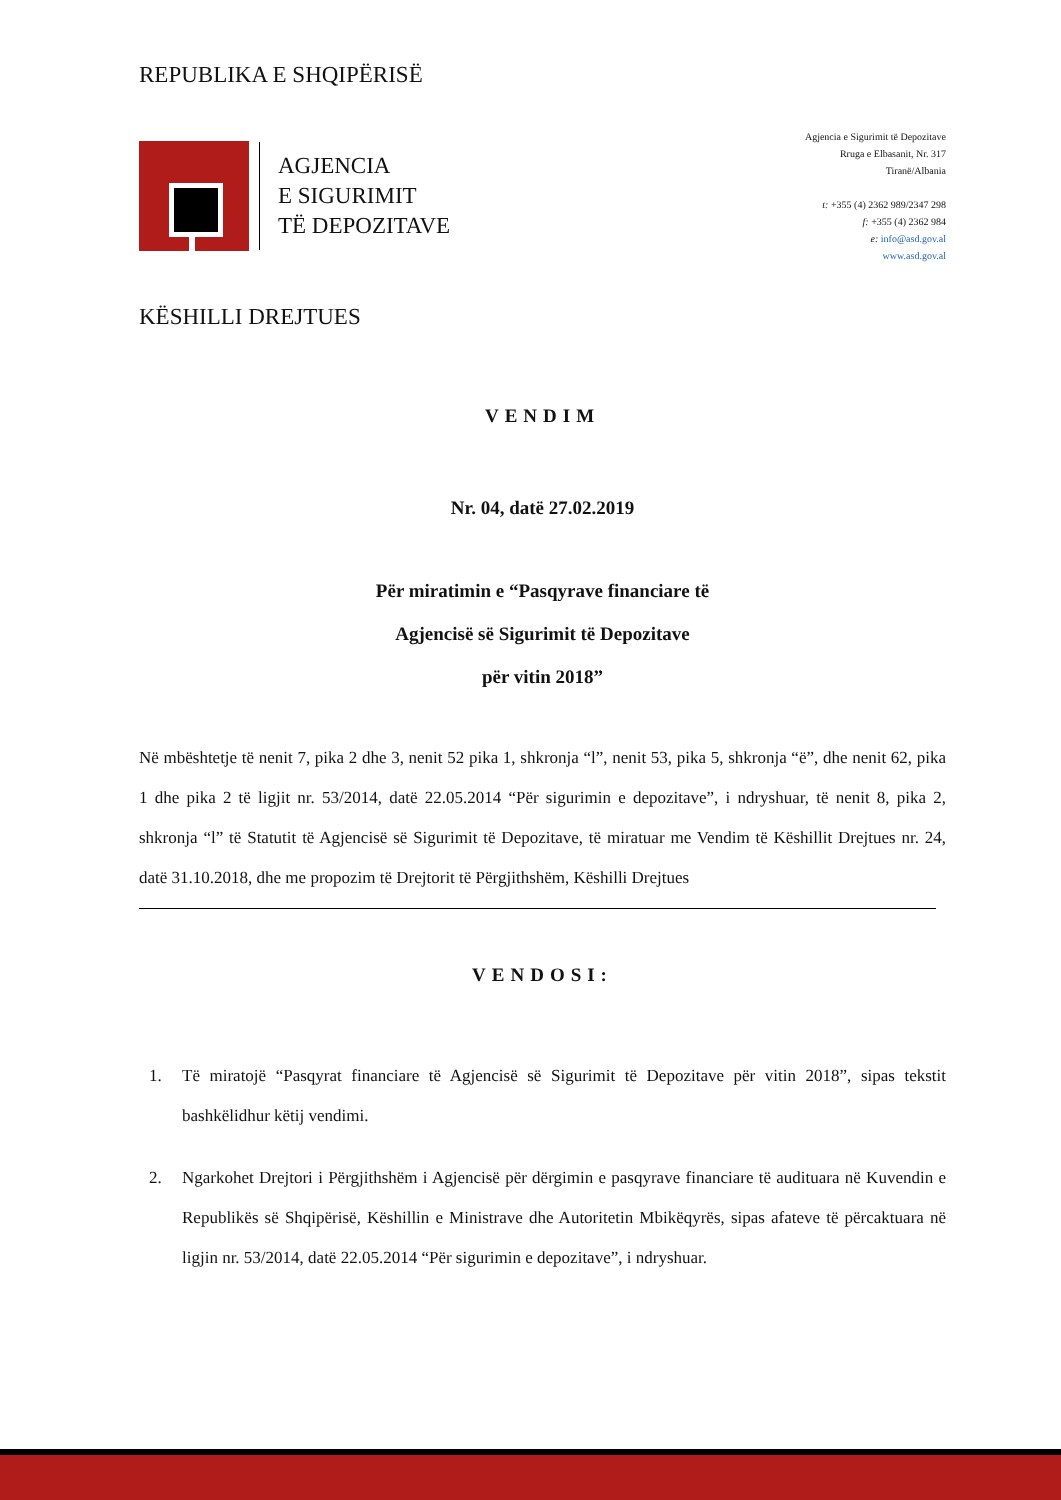REPUBLIKA E SHQIPËRISË
AGJENCIA
E SIGURIMIT
TË DEPOZITAVE
Agjencia e Sigurimit të Depozitave
Rruga e Elbasanit, Nr. 317
Tiranë/Albania
t: +355 (4) 2362 989/2347 298
f: +355 (4) 2362 984
e: info@asd.gov.al
www.asd.gov.al
KËSHILLI DREJTUES
VENDIM
Nr. 04, datë 27.02.2019
Për miratimin e “Pasqyrave financiare të
Agjencisë së Sigurimit të Depozitave
për vitin 2018”
Në mbështetje të nenit 7, pika 2 dhe 3, nenit 52 pika 1, shkronja “l”, nenit 53, pika 5, shkronja “ë”, dhe nenit 62, pika 1 dhe pika 2 të ligjit nr. 53/2014, datë 22.05.2014 “Për sigurimin e depozitave”, i ndryshuar, të nenit 8, pika 2, shkronja “l” të Statutit të Agjencisë së Sigurimit të Depozitave, të miratuar me Vendim të Këshillit Drejtues nr. 24, datë 31.10.2018, dhe me propozim të Drejtorit të Përgjithshëm, Këshilli Drejtues
VENDOSI:
1. Të miratojë “Pasqyrat financiare të Agjencisë së Sigurimit të Depozitave për vitin 2018”, sipas tekstit bashkëlidhur këtij vendimi.
2. Ngarkohet Drejtori i Përgjithshëm i Agjencisë për dërgimin e pasqyrave financiare të audituara në Kuvendin e Republikës së Shqipërisë, Këshillin e Ministrave dhe Autoritetin Mbikëqyrës, sipas afateve të përcaktuara në ligjin nr. 53/2014, datë 22.05.2014 “Për sigurimin e depozitave”, i ndryshuar.